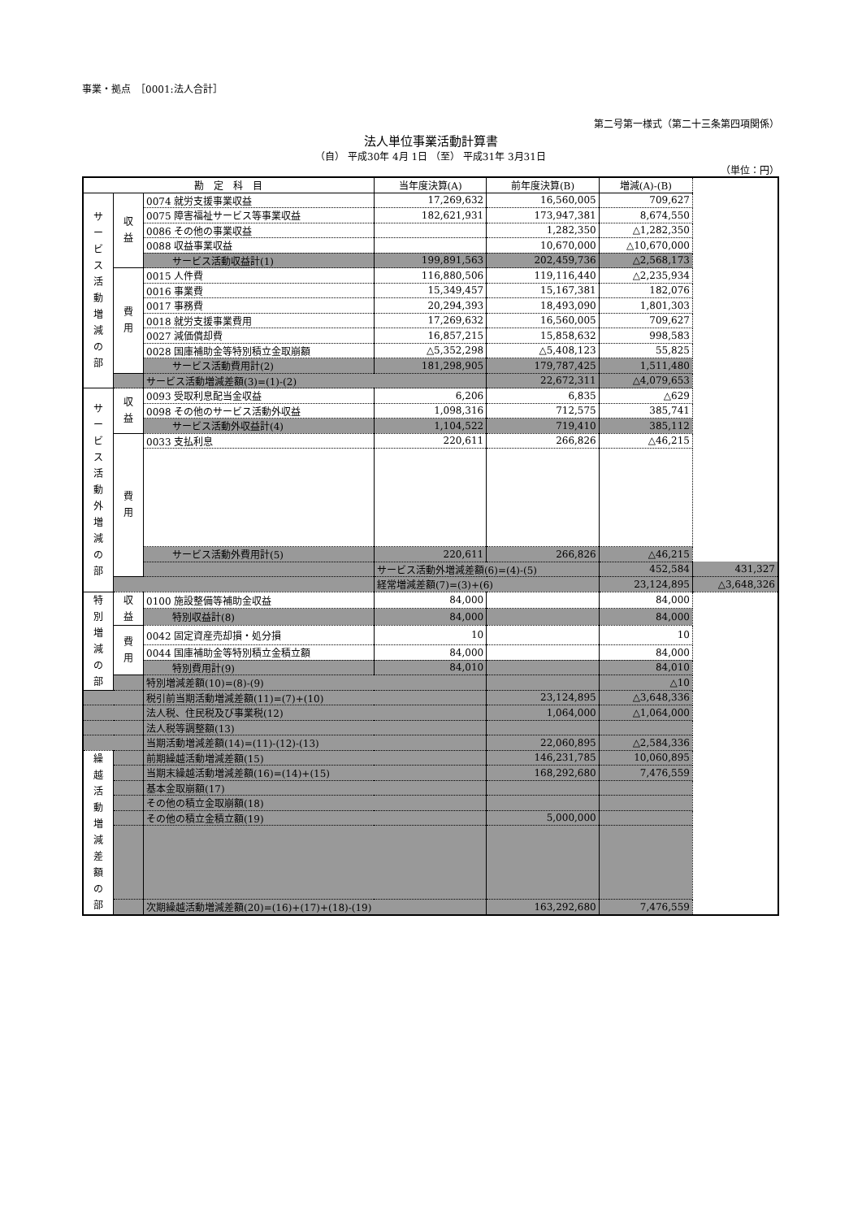事業・拠点　［0001:法人合計］
第二号第一様式（第二十三条第四項関係）
法人単位事業活動計算書
（自） 平成30年 4月 1日 （至） 平成31年 3月31日
（単位：円）
| 勘 定 科 目 | | | 当年度決算(A) | 前年度決算(B) | 増減(A)-(B) | |
| --- | --- | --- | --- | --- | --- | --- |
| サ ー ビ ス 活 動 増 減 の 部 | 収 益 | 0074 就労支援事業収益 | 17,269,632 | 16,560,005 | 709,627 | |
| | | 0075 障害福祉サービス等事業収益 | 182,621,931 | 173,947,381 | 8,674,550 | |
| | | 0086 その他の事業収益 | | 1,282,350 | △1,282,350 | |
| | | 0088 収益事業収益 | | 10,670,000 | △10,670,000 | |
| | | サービス活動収益計(1) | 199,891,563 | 202,459,736 | △2,568,173 | |
| | 費 用 | 0015 人件費 | 116,880,506 | 119,116,440 | △2,235,934 | |
| | | 0016 事業費 | 15,349,457 | 15,167,381 | 182,076 | |
| | | 0017 事務費 | 20,294,393 | 18,493,090 | 1,801,303 | |
| | | 0018 就労支援事業費用 | 17,269,632 | 16,560,005 | 709,627 | |
| | | 0027 減価償却費 | 16,857,215 | 15,858,632 | 998,583 | |
| | | 0028 国庫補助金等特別積立金取崩額 | △5,352,298 | △5,408,123 | 55,825 | |
| | | サービス活動費用計(2) | 181,298,905 | 179,787,425 | 1,511,480 | |
| | | サービス活動増減差額(3)=(1)-(2) | | 22,672,311 | △4,079,653 | |
| サ ー ビ ス 活 動 外 増 減 の 部 | 収 益 | 0093 受取利息配当金収益 | 6,206 | 6,835 | △629 | |
| | | 0098 その他のサービス活動外収益 | 1,098,316 | 712,575 | 385,741 | |
| | | サービス活動外収益計(4) | 1,104,522 | 719,410 | 385,112 | |
| | 費 用 | 0033 支払利息 | 220,611 | 266,826 | △46,215 | |
| | | サービス活動外費用計(5) | 220,611 | 266,826 | △46,215 | |
| | | | サービス活動外増減差額(6)=(4)-(5) | | 452,584 | 431,327 |
| | | | 経常増減差額(7)=(3)+(6) | | 23,124,895 | △3,648,326 |
| 特 別 増 減 の 部 | 収 益 | 0100 施設整備等補助金収益 | 84,000 | | 84,000 | |
| | | 特別収益計(8) | 84,000 | | 84,000 | |
| | 費 用 | 0042 固定資産売却損・処分損 | 10 | | 10 | |
| | | 0044 国庫補助金等特別積立金積立額 | 84,000 | | 84,000 | |
| | | 特別費用計(9) | 84,010 | | 84,010 | |
| | | 特別増減差額(10)=(8)-(9) | | | △10 | |
| | | 税引前当期活動増減差額(11)=(7)+(10) | | 23,124,895 | △3,648,336 | |
| | | 法人税、住民税及び事業税(12) | | 1,064,000 | △1,064,000 | |
| | | 法人税等調整額(13) | | | | |
| | | 当期活動増減差額(14)=(11)-(12)-(13) | | 22,060,895 | △2,584,336 | |
| 繰 越 活 動 増 減 差 額 の 部 | | 前期繰越活動増減差額(15) | | 146,231,785 | 10,060,895 | |
| | | 当期末繰越活動増減差額(16)=(14)+(15) | | 168,292,680 | 7,476,559 | |
| | | 基本金取崩額(17) | | | | |
| | | その他の積立金取崩額(18) | | | | |
| | | その他の積立金積立額(19) | | 5,000,000 | | |
| | | 次期繰越活動増減差額(20)=(16)+(17)+(18)-(19) | | 163,292,680 | 7,476,559 | |